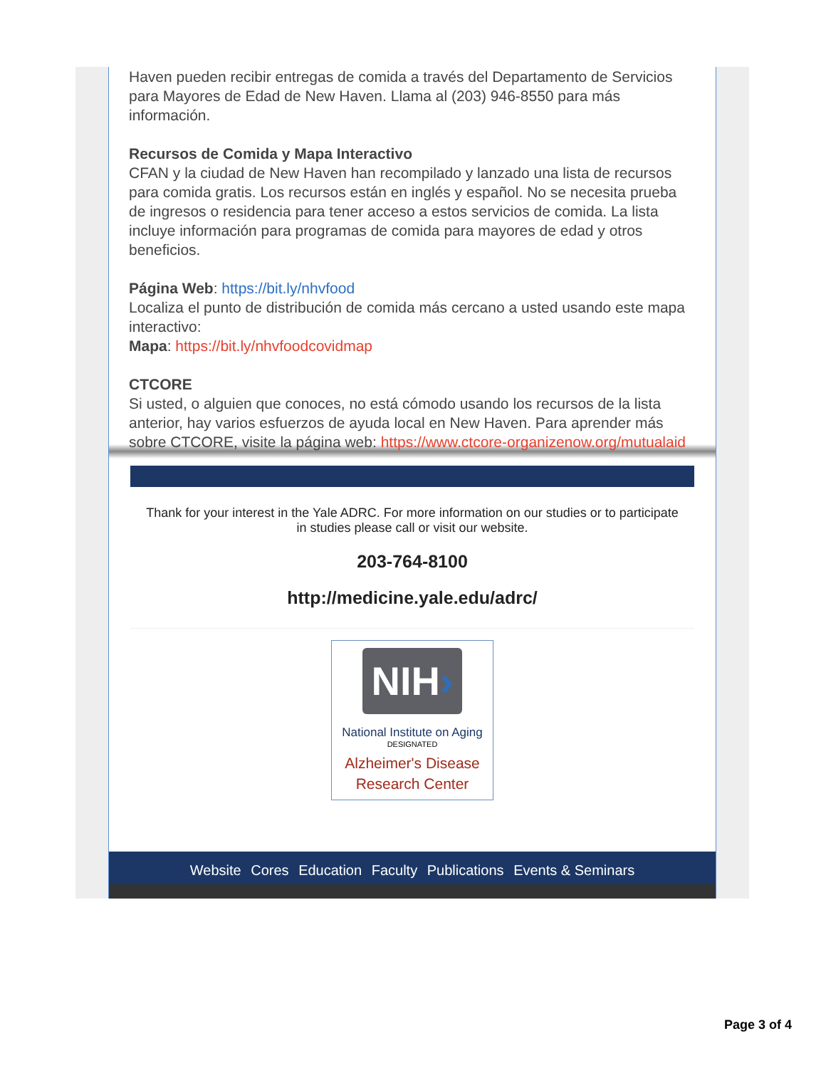Haven pueden recibir entregas de comida a través del Departamento de Servicios para Mayores de Edad de New Haven. Llama al (203) 946-8550 para más información.
Recursos de Comida y Mapa Interactivo
CFAN y la ciudad de New Haven han recompilado y lanzado una lista de recursos para comida gratis. Los recursos están en inglés y español. No se necesita prueba de ingresos o residencia para tener acceso a estos servicios de comida. La lista incluye información para programas de comida para mayores de edad y otros beneficios.
Página Web: https://bit.ly/nhvfood
Localiza el punto de distribución de comida más cercano a usted usando este mapa interactivo:
Mapa: https://bit.ly/nhvfoodcovidmap
CTCORE
Si usted, o alguien que conoces, no está cómodo usando los recursos de la lista anterior, hay varios esfuerzos de ayuda local en New Haven. Para aprender más sobre CTCORE, visite la página web: https://www.ctcore-organizenow.org/mutualaid
Thank for your interest in the Yale ADRC. For more information on our studies or to participate in studies please call or visit our website.
203-764-8100
http://medicine.yale.edu/adrc/
NIH›
National Institute on Aging
DESIGNATED
Alzheimer's Disease
Research Center
Website Cores Education Faculty Publications Events & Seminars
Page 3 of 4